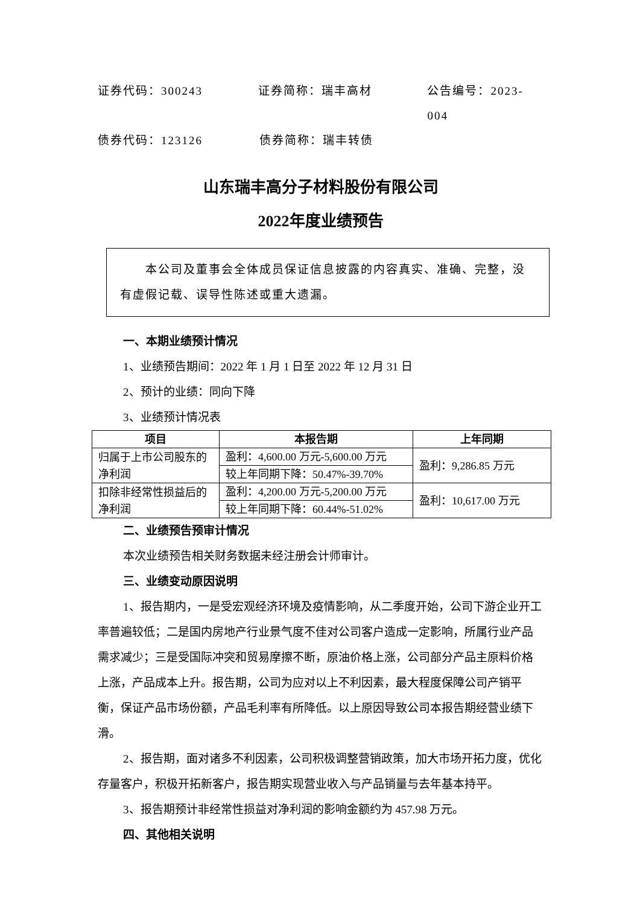证券代码：300243 证券简称：瑞丰高材 公告编号：2023-004
债券代码：123126 债券简称：瑞丰转债
山东瑞丰高分子材料股份有限公司
2022年度业绩预告
  本公司及董事会全体成员保证信息披露的内容真实、准确、完整，没有虚假记载、误导性陈述或重大遗漏。
一、本期业绩预计情况
1、业绩预告期间：2022 年 1 月 1 日至 2022 年 12 月 31 日
2、预计的业绩：同向下降
3、业绩预计情况表
| 项目 | 本报告期 | 上年同期 |
| --- | --- | --- |
| 归属于上市公司股东的净利润 | 盈利：4,600.00 万元-5,600.00 万元 | 盈利：9,286.85 万元 |
| | 较上年同期下降：50.47%-39.70% | |
| 扣除非经常性损益后的净利润 | 盈利：4,200.00 万元-5,200.00 万元 | 盈利：10,617.00 万元 |
| | 较上年同期下降：60.44%-51.02% | |
二、业绩预告预审计情况
本次业绩预告相关财务数据未经注册会计师审计。
三、业绩变动原因说明
1、报告期内，一是受宏观经济环境及疫情影响，从二季度开始，公司下游企业开工率普遍较低；二是国内房地产行业景气度不佳对公司客户造成一定影响，所属行业产品需求减少；三是受国际冲突和贸易摩擦不断，原油价格上涨，公司部分产品主原料价格上涨，产品成本上升。报告期，公司为应对以上不利因素，最大程度保障公司产销平衡，保证产品市场份额，产品毛利率有所降低。以上原因导致公司本报告期经营业绩下滑。
2、报告期，面对诸多不利因素，公司积极调整营销政策，加大市场开拓力度，优化存量客户，积极开拓新客户，报告期实现营业收入与产品销量与去年基本持平。
3、报告期预计非经常性损益对净利润的影响金额约为 457.98 万元。
四、其他相关说明